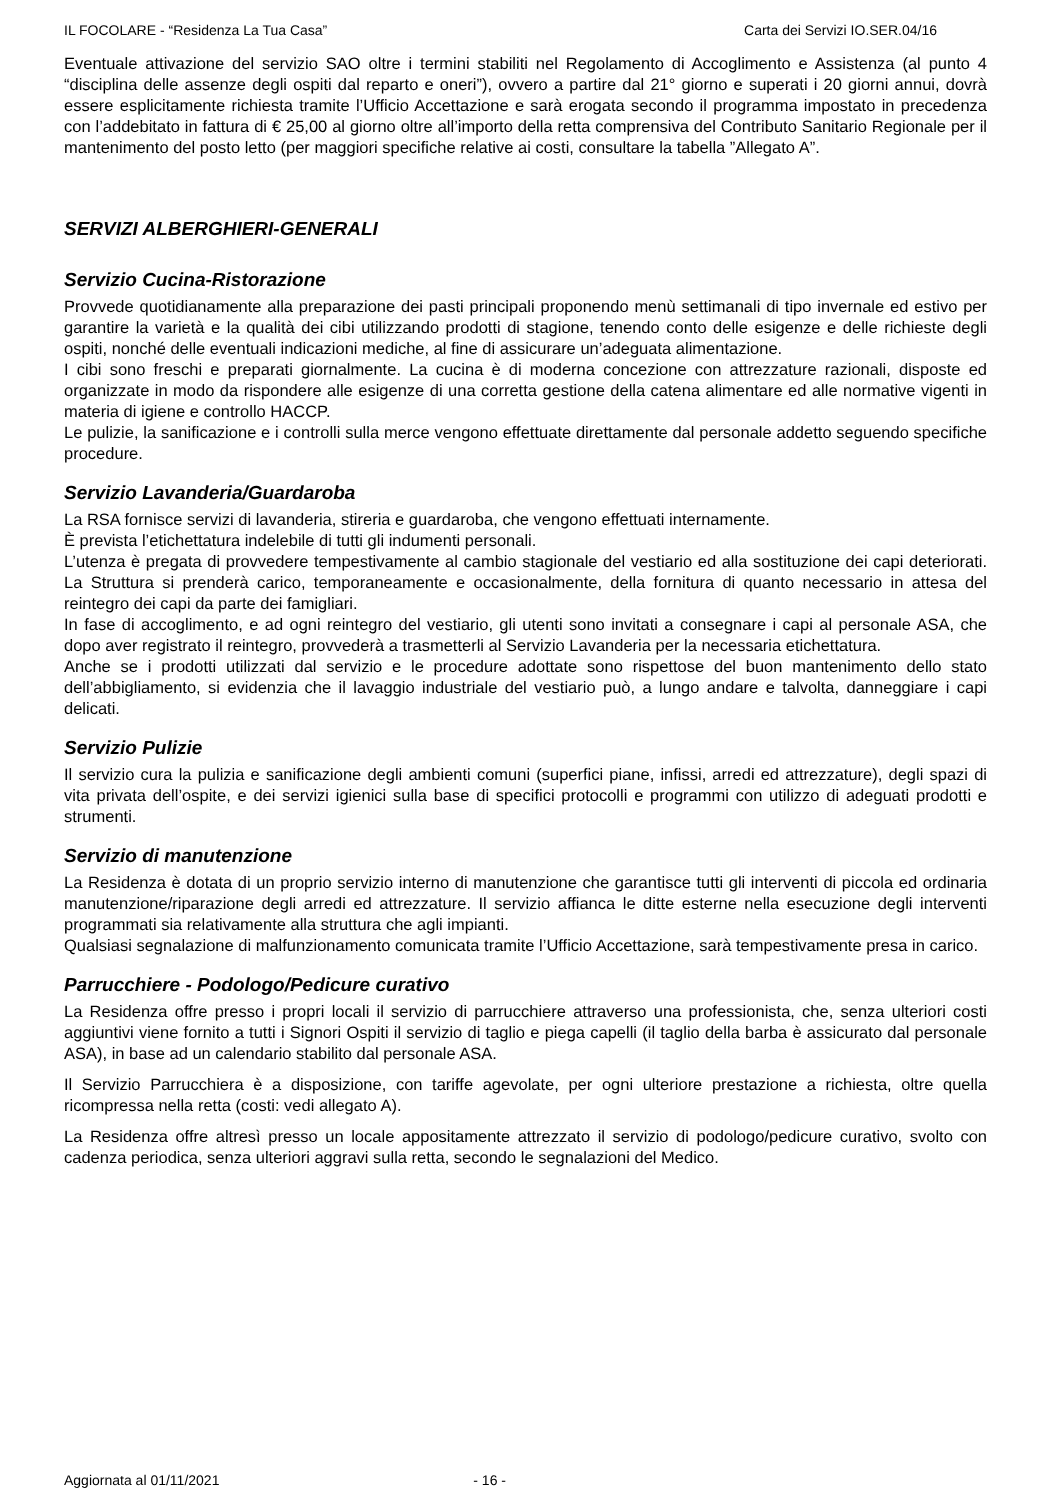IL FOCOLARE - “Residenza La Tua Casa” Carta dei Servizi IO.SER.04/16
Eventuale attivazione del servizio SAO oltre i termini stabiliti nel Regolamento di Accoglimento e Assistenza (al punto 4 “disciplina delle assenze degli ospiti dal reparto e oneri”), ovvero a partire dal 21° giorno e superati i 20 giorni annui, dovrà essere esplicitamente richiesta tramite l’Ufficio Accettazione e sarà erogata secondo il programma impostato in precedenza con l’addebitato in fattura di € 25,00 al giorno oltre all’importo della retta comprensiva del Contributo Sanitario Regionale per il mantenimento del posto letto (per maggiori specifiche relative ai costi, consultare la tabella ”Allegato A”.
SERVIZI ALBERGHIERI-GENERALI
Servizio Cucina-Ristorazione
Provvede quotidianamente alla preparazione dei pasti principali proponendo menù settimanali di tipo invernale ed estivo per garantire la varietà e la qualità dei cibi utilizzando prodotti di stagione, tenendo conto delle esigenze e delle richieste degli ospiti, nonché delle eventuali indicazioni mediche, al fine di assicurare un’adeguata alimentazione.
I cibi sono freschi e preparati giornalmente. La cucina è di moderna concezione con attrezzature razionali, disposte ed organizzate in modo da rispondere alle esigenze di una corretta gestione della catena alimentare ed alle normative vigenti in materia di igiene e controllo HACCP.
Le pulizie, la sanificazione e i controlli sulla merce vengono effettuate direttamente dal personale addetto seguendo specifiche procedure.
Servizio Lavanderia/Guardaroba
La RSA fornisce servizi di lavanderia, stireria e guardaroba, che vengono effettuati internamente.
È prevista l’etichettatura indelebile di tutti gli indumenti personali.
L’utenza è pregata di provvedere tempestivamente al cambio stagionale del vestiario ed alla sostituzione dei capi deteriorati. La Struttura si prenderà carico, temporaneamente e occasionalmente, della fornitura di quanto necessario in attesa del reintegro dei capi da parte dei famigliari.
In fase di accoglimento, e ad ogni reintegro del vestiario, gli utenti sono invitati a consegnare i capi al personale ASA, che dopo aver registrato il reintegro, provvederà a trasmetterli al Servizio Lavanderia per la necessaria etichettatura.
Anche se i prodotti utilizzati dal servizio e le procedure adottate sono rispettose del buon mantenimento dello stato dell’abbigliamento, si evidenzia che il lavaggio industriale del vestiario può, a lungo andare e talvolta, danneggiare i capi delicati.
Servizio Pulizie
Il servizio cura la pulizia e sanificazione degli ambienti comuni (superfici piane, infissi, arredi ed attrezzature), degli spazi di vita privata dell’ospite, e dei servizi igienici sulla base di specifici protocolli e programmi con utilizzo di adeguati prodotti e strumenti.
Servizio di manutenzione
La Residenza è dotata di un proprio servizio interno di manutenzione che garantisce tutti gli interventi di piccola ed ordinaria manutenzione/riparazione degli arredi ed attrezzature. Il servizio affianca le ditte esterne nella esecuzione degli interventi programmati sia relativamente alla struttura che agli impianti.
Qualsiasi segnalazione di malfunzionamento comunicata tramite l’Ufficio Accettazione, sarà tempestivamente presa in carico.
Parrucchiere - Podologo/Pedicure curativo
La Residenza offre presso i propri locali il servizio di parrucchiere attraverso una professionista, che, senza ulteriori costi aggiuntivi viene fornito a tutti i Signori Ospiti il servizio di taglio e piega capelli (il taglio della barba è assicurato dal personale ASA), in base ad un calendario stabilito dal personale ASA.
Il Servizio Parrucchiera è a disposizione, con tariffe agevolate, per ogni ulteriore prestazione a richiesta, oltre quella ricompressa nella retta (costi: vedi allegato A).
La Residenza offre altresì presso un locale appositamente attrezzato il servizio di podologo/pedicure curativo, svolto con cadenza periodica, senza ulteriori aggravi sulla retta, secondo le segnalazioni del Medico.
Aggiornata al 01/11/2021 - 16 -